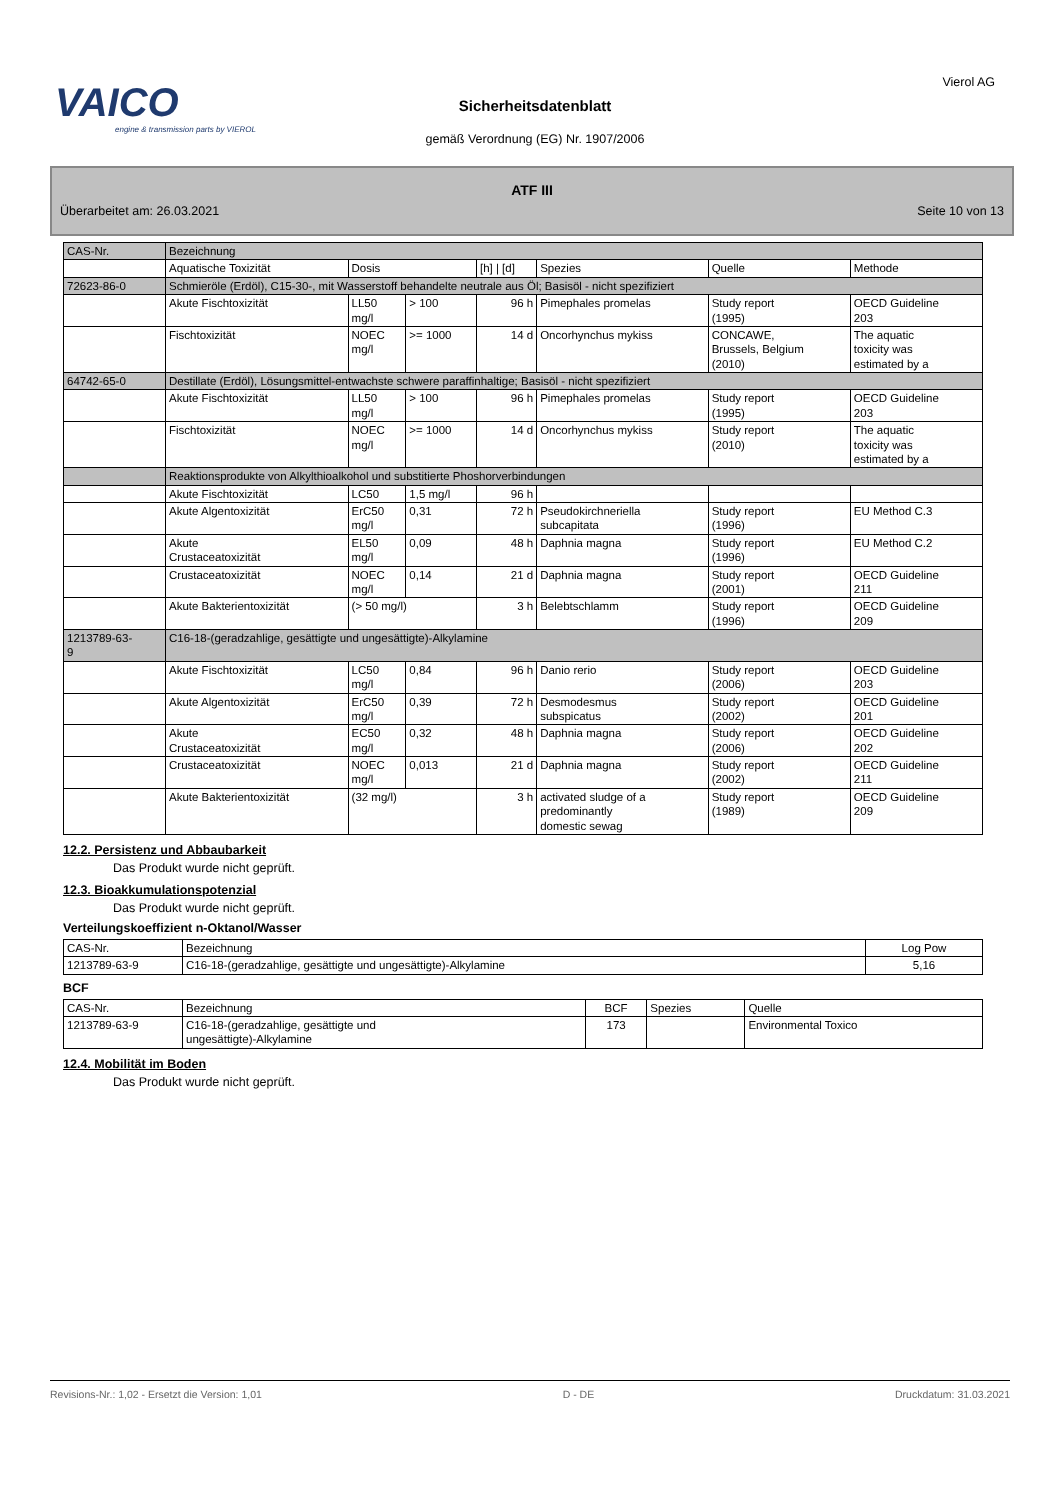VAICO
engine & transmission parts by VIEROL
Vierol AG
Sicherheitsdatenblatt
gemäß Verordnung (EG) Nr. 1907/2006
ATF III
Überarbeitet am: 26.03.2021 Seite 10 von 13
| CAS-Nr. | Bezeichnung | | | | | | |
| | Aquatische Toxizität | Dosis | | [h] / [d] | Spezies | Quelle | Methode |
| 72623-86-0 | Schmieröle (Erdöl), C15-30-, mit Wasserstoff behandelte neutrale aus Öl; Basisöl - nicht spezifiziert | | | | | | |
| | Akute Fischtoxizität | LL50 mg/l | > 100 | 96 h | Pimephales promelas | Study report (1995) | OECD Guideline 203 |
| | Fischtoxizität | NOEC mg/l | >= 1000 | 14 d | Oncorhynchus mykiss | CONCAWE, Brussels, Belgium (2010) | The aquatic toxicity was estimated by a |
| 64742-65-0 | Destillate (Erdöl), Lösungsmittel-entwachste schwere paraffinhaltige; Basisöl - nicht spezifiziert | | | | | | |
| | Akute Fischtoxizität | LL50 mg/l | > 100 | 96 h | Pimephales promelas | Study report (1995) | OECD Guideline 203 |
| | Fischtoxizität | NOEC mg/l | >= 1000 | 14 d | Oncorhynchus mykiss | Study report (2010) | The aquatic toxicity was estimated by a |
| | Reaktionsprodukte von Alkylthioalkohol und substitierte Phoshorverbindungen | | | | | | |
| | Akute Fischtoxizität | LC50 | 1,5 mg/l | 96 h | | | |
| | Akute Algentoxizität | ErC50 mg/l | 0,31 | 72 h | Pseudokirchneriella subcapitata | Study report (1996) | EU Method C.3 |
| | Akute Crustaceatoxizität | EL50 mg/l | 0,09 | 48 h | Daphnia magna | Study report (1996) | EU Method C.2 |
| | Crustaceatoxizität | NOEC mg/l | 0,14 | 21 d | Daphnia magna | Study report (2001) | OECD Guideline 211 |
| | Akute Bakterientoxizität | (> 50 mg/l) | | 3 h | Belebtschlamm | Study report (1996) | OECD Guideline 209 |
| 1213789-63- 9 | C16-18-(geradzahlige, gesättigte und ungesättigte)-Alkylamine | | | | | | |
| | Akute Fischtoxizität | LC50 mg/l | 0,84 | 96 h | Danio rerio | Study report (2006) | OECD Guideline 203 |
| | Akute Algentoxizität | ErC50 mg/l | 0,39 | 72 h | Desmodesmus subspicatus | Study report (2002) | OECD Guideline 201 |
| | Akute Crustaceatoxizität | EC50 mg/l | 0,32 | 48 h | Daphnia magna | Study report (2006) | OECD Guideline 202 |
| | Crustaceatoxizität | NOEC mg/l | 0,013 | 21 d | Daphnia magna | Study report (2002) | OECD Guideline 211 |
| | Akute Bakterientoxizität | (32 mg/l) | | 3 h | activated sludge of a predominantly domestic sewag | Study report (1989) | OECD Guideline 209 |
12.2. Persistenz und Abbaubarkeit
Das Produkt wurde nicht geprüft.
12.3. Bioakkumulationspotenzial
Das Produkt wurde nicht geprüft.
Verteilungskoeffizient n-Oktanol/Wasser
| CAS-Nr. | Bezeichnung | Log Pow |
| 1213789-63-9 | C16-18-(geradzahlige, gesättigte und ungesättigte)-Alkylamine | 5,16 |
BCF
| CAS-Nr. | Bezeichnung | BCF | Spezies | Quelle |
| 1213789-63-9 | C16-18-(geradzahlige, gesättigte und ungesättigte)-Alkylamine | 173 | | Environmental Toxico |
12.4. Mobilität im Boden
Das Produkt wurde nicht geprüft.
Revisions-Nr.: 1,02 - Ersetzt die Version: 1,01 D - DE Druckdatum: 31.03.2021